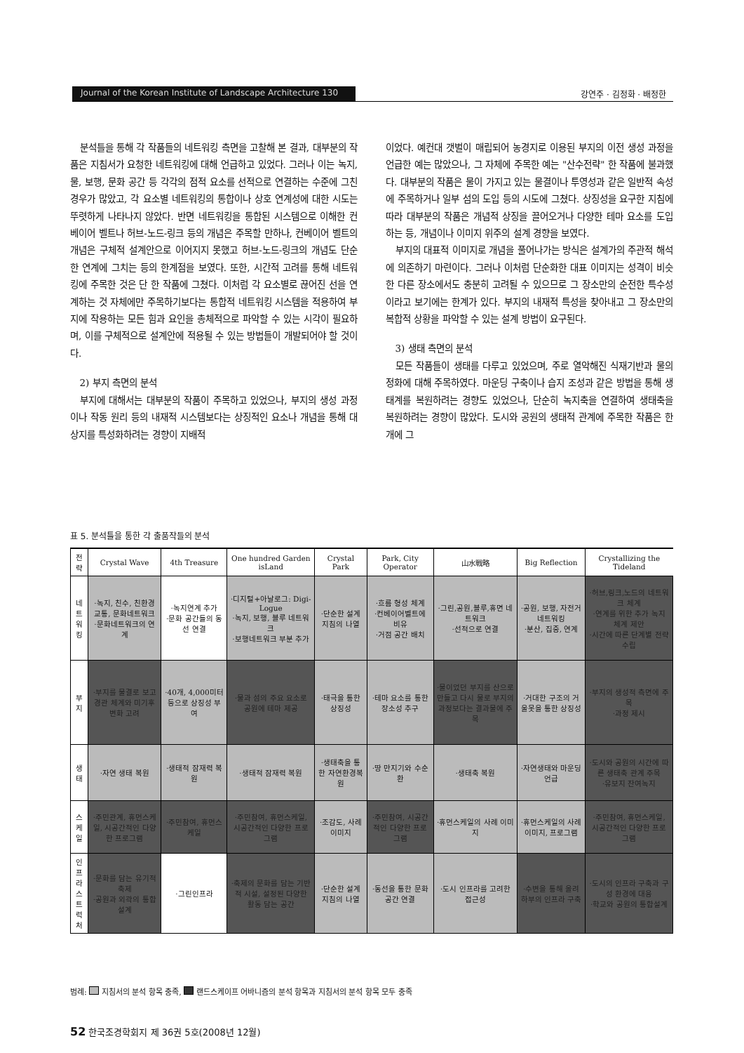Journal of the Korean Institute of Landscape Architecture 130 강연주 · 김정화 · 배정한
분석틀을 통해 각 작품들의 네트워킹 측면을 고찰해 본 결과, 대부분의 작품은 지침서가 요청한 네트워킹에 대해 언급하고 있었다. 그러나 이는 녹지, 물, 보행, 문화 공간 등 각각의 점적 요소를 선적으로 연결하는 수준에 그친 경우가 많았고, 각 요소별 네트워킹의 통합이나 상호 연계성에 대한 시도는 뚜렷하게 나타나지 않았다. 반면 네트워킹을 통합된 시스템으로 이해한 컨베이어 벨트나 허브-노드-링크 등의 개념은 주목할 만하나, 컨베이어 벨트의 개념은 구체적 설계안으로 이어지지 못했고 허브-노드-링크의 개념도 단순한 연계에 그치는 등의 한계점을 보였다. 또한, 시간적 고려를 통해 네트워킹에 주목한 것은 단 한 작품에 그쳤다. 이처럼 각 요소별로 끊어진 선을 연계하는 것 자체에만 주목하기보다는 통합적 네트워킹 시스템을 적용하여 부지에 작용하는 모든 힘과 요인을 총체적으로 파악할 수 있는 시각이 필요하며, 이를 구체적으로 설계안에 적용될 수 있는 방법들이 개발되어야 할 것이다.
2) 부지 측면의 분석
부지에 대해서는 대부분의 작품이 주목하고 있었으나, 부지의 생성 과정이나 작동 원리 등의 내재적 시스템보다는 상징적인 요소나 개념을 통해 대상지를 특성화하려는 경향이 지배적
이었다. 예컨대 갯벌이 매립되어 농경지로 이용된 부지의 이전 생성 과정을 언급한 예는 많았으나, 그 자체에 주목한 예는 "산수전략" 한 작품에 불과했다. 대부분의 작품은 물이 가지고 있는 물결이나 투영성과 같은 일반적 속성에 주목하거나 일부 섬의 도입 등의 시도에 그쳤다. 상징성을 요구한 지침에 따라 대부분의 작품은 개념적 상징을 끌어오거나 다양한 테마 요소를 도입하는 등, 개념이나 이미지 위주의 설계 경향을 보였다.
부지의 대표적 이미지로 개념을 풀어나가는 방식은 설계가의 주관적 해석에 의존하기 마련이다. 그러나 이처럼 단순화한 대표 이미지는 성격이 비슷한 다른 장소에서도 충분히 고려될 수 있으므로 그 장소만의 순전한 특수성이라고 보기에는 한계가 있다. 부지의 내재적 특성을 찾아내고 그 장소만의 복합적 상황을 파악할 수 있는 설계 방법이 요구된다.
3) 생태 측면의 분석
모든 작품들이 생태를 다루고 있었으며, 주로 열악해진 식재기반과 물의 정화에 대해 주목하였다. 마운딩 구축이나 습지 조성과 같은 방법을 통해 생태계를 복원하려는 경향도 있었으나, 단순히 녹지축을 연결하여 생태축을 복원하려는 경향이 많았다. 도시와 공원의 생태적 관계에 주목한 작품은 한 개에 그
표 5. 분석틀을 통한 각 출품작들의 분석
| 전략 | Crystal Wave | 4th Treasure | One hundred Garden isLand | Crystal Park | Park, City Operator | 山水戰略 | Big Reflection | Crystallizing the Tideland |
| --- | --- | --- | --- | --- | --- | --- | --- | --- |
| 네트 워킹 | ·녹지, 친수, 친환경교통, 문화네트워크 ·문화네트워크의 연계 | ·녹지연계 추가 ·문화 공간들의 동선 연결 | ·디지털+아날로그: Digi-Logue ·녹지, 보행, 블루 네트워크 ·보행네트워크 부분 추가 | ·단순한 설계 지침의 나열 | ·흐름 형성 체계 ·컨베이어벨트에 비유 ·거점 공간 배치 | ·그린,공원,블루,휴면 네트워크 ·선적으로 연결 | ·공원, 보행, 자전거 네트워킹 ·분산, 집중, 연계 | ·허브,링크,노드의 네트워크 체계 ·연계를 위한 추가 녹지 체계 제안 ·시간에 따른 단계별 전략 수립 |
| 부지 | ·부지를 물결로 보고 경관 체계와 미기후 변화 고려 | ·40개, 4,000미터 등으로 상징성 부여 | ·물과 섬의 주요 요소로 공원에 테마 제공 | ·태극을 통한 상징성 | ·테마 요소를 통한 장소성 추구 | ·물이었던 부지를 산으로 만들고 다시 물로 부지의 과정보다는 결과물에 주목 | ·거대한 구조의 거울못을 통한 상징성 | ·부지의 생성적 측면에 주목 ·과정 제시 |
| 생태 | ·자연 생태 복원 | ·생태적 잠재력 복원 | ·생태적 잠재력 복원 | ·생태축을 통한 자연환경복원 | ·땅 만지기와 수순환 | ·생태축 복원 | ·자연생태와 마운딩 언급 | ·도시와 공원의 시간에 따른 생태축 관계 주목 ·유보지 잔여녹지 |
| 스케일 | ·주민관계, 휴먼스케일, 시공간적인 다양한 프로그램 | ·주민참여, 휴먼스케일 | ·주민참여, 휴먼스케일, 시공간적인 다양한 프로그램 | ·조감도, 사례 이미지 | ·주민참여, 시공간적인 다양한 프로그램 | ·휴먼스케일의 사례 이미지 | ·휴먼스케일의 사례 이미지, 프로그램 | ·주민참여, 휴먼스케일, 시공간적인 다양한 프로그램 |
| 인프라 스트 럭처 | ·문화를 담는 유기적 축제 ·공원과 외곽의 통합설계 | ·그린인프라 | ·축제의 문화를 담는 기반적 시설, 설정된 다양한 활동 담는 공간 | ·단순한 설계 지침의 나열 | ·동선을 통한 문화 공간 연결 | ·도시 인프라를 고려한 접근성 | ·수변을 통해 올려 하부의 인프라 구축 | ·도시의 인프라 구축과 구성 환경에 대응 ·학교와 공원의 통합설계 |
범례: 지침서의 분석 항목 충족, 랜드스케이프 어바니즘의 분석 항목과 지침서의 분석 항목 모두 충족
52 한국조경학회지 제 36권 5호(2008년 12월)